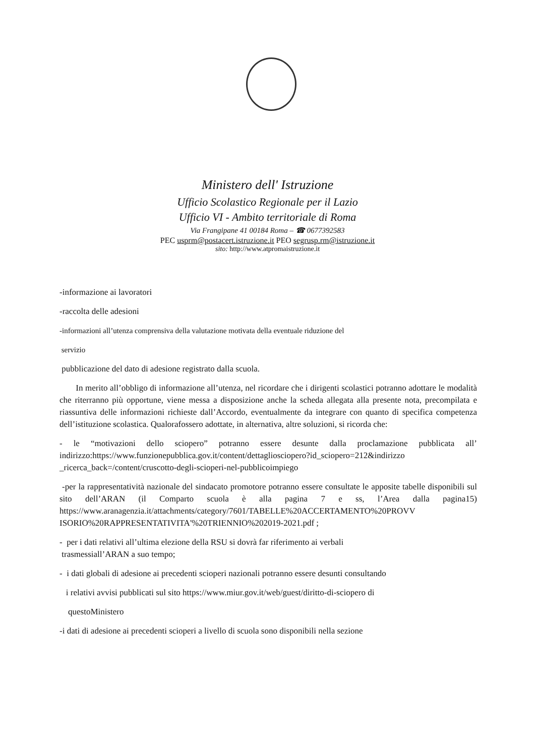Ministero dell' Istruzione
Ufficio Scolastico Regionale per il Lazio
Ufficio VI - Ambito territoriale di Roma
Via Frangipane 41 00184 Roma – ☎ 0677392583
PEC usprm@postacert.istruzione.it PEO segrusp.rm@istruzione.it
sito: http://www.atpromaistruzione.it
-informazione ai lavoratori
-raccolta delle adesioni
-informazioni all’utenza comprensiva della valutazione motivata della eventuale riduzione del
servizio
pubblicazione del dato di adesione registrato dalla scuola.
In merito all’obbligo di informazione all’utenza, nel ricordare che i dirigenti scolastici potranno adottare le modalità che riterranno più opportune, viene messa a disposizione anche la scheda allegata alla presente nota, precompilata e riassuntiva delle informazioni richieste dall’Accordo, eventualmente da integrare con quanto di specifica competenza dell’istituzione scolastica. Qualorafossero adottate, in alternativa, altre soluzioni, si ricorda che:
- le “motivazioni dello sciopero” potranno essere desunte dalla proclamazione pubblicata all’ indirizzo:https://www.funzionepubblica.gov.it/content/dettagliosciopero?id_sciopero=212&indirizzo _ricerca_back=/content/cruscotto-degli-scioperi-nel-pubblicoimpiego
-per la rappresentatività nazionale del sindacato promotore potranno essere consultate le apposite tabelle disponibili sul sito dell’ARAN (il Comparto scuola è alla pagina 7 e ss, l’Area dalla pagina15) https://www.aranagenzia.it/attachments/category/7601/TABELLE%20ACCERTAMENTO%20PROVV ISORIO%20RAPPRESENTATIVITA'%20TRIENNIO%202019-2021.pdf ;
- per i dati relativi all’ultima elezione della RSU si dovrà far riferimento ai verbali
trasmessiall’ARAN a suo tempo;
- i dati globali di adesione ai precedenti scioperi nazionali potranno essere desunti consultando
i relativi avvisi pubblicati sul sito https://www.miur.gov.it/web/guest/diritto-di-sciopero di
questoMinistero
-i dati di adesione ai precedenti scioperi a livello di scuola sono disponibili nella sezione